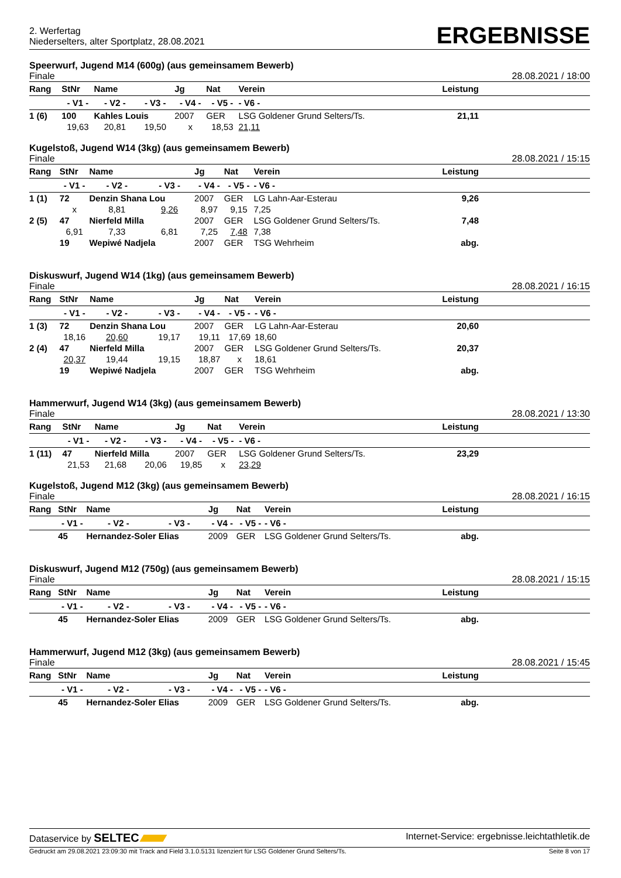2. Werfertag
Niederselters, alter Sportplatz, 28.08.2021
ERGEBNISSE
Speerwurf, Jugend M14 (600g) (aus gemeinsamem Bewerb)
Finale 28.08.2021 / 18:00
| Rang | StNr | Name | | Jg | Nat | Verein | Leistung | |
| --- | --- | --- | --- | --- | --- | --- | --- | --- |
| | - V1 - | - V2 - | - V3 - | - V4 - | - V5 - | - V6 - | | |
| 1 (6) | 100 | Kahles Louis | | 2007 | GER | LSG Goldener Grund Selters/Ts. | 21,11 | |
| | 19,63 | 20,81 | 19,50 | x | 18,53 | 21,11 | | |
Kugelstoß, Jugend W14 (3kg) (aus gemeinsamem Bewerb)
Finale 28.08.2021 / 15:15
| Rang | StNr | Name | | Jg | Nat | Verein | Leistung | |
| --- | --- | --- | --- | --- | --- | --- | --- | --- |
| | - V1 - | - V2 - | - V3 - | - V4 - | - V5 - | - V6 - | | |
| 1 (1) | 72 | Denzin Shana Lou | | 2007 | GER | LG Lahn-Aar-Esterau | 9,26 | |
| | x | 8,81 | 9,26 | 8,97 | 9,15 | 7,25 | | |
| 2 (5) | 47 | Nierfeld Milla | | 2007 | GER | LSG Goldener Grund Selters/Ts. | 7,48 | |
| | 6,91 | 7,33 | 6,81 | 7,25 | 7,48 | 7,38 | | |
| | 19 | Wepiwé Nadjela | | 2007 | GER | TSG Wehrheim | abg. | |
Diskuswurf, Jugend W14 (1kg) (aus gemeinsamem Bewerb)
Finale 28.08.2021 / 16:15
| Rang | StNr | Name | | Jg | Nat | Verein | Leistung | |
| --- | --- | --- | --- | --- | --- | --- | --- | --- |
| | - V1 - | - V2 - | - V3 - | - V4 - | - V5 - | - V6 - | | |
| 1 (3) | 72 | Denzin Shana Lou | | 2007 | GER | LG Lahn-Aar-Esterau | 20,60 | |
| | 18,16 | 20,60 | 19,17 | 19,11 | 17,69 | 18,60 | | |
| 2 (4) | 47 | Nierfeld Milla | | 2007 | GER | LSG Goldener Grund Selters/Ts. | 20,37 | |
| | 20,37 | 19,44 | 19,15 | 18,87 | x | 18,61 | | |
| | 19 | Wepiwé Nadjela | | 2007 | GER | TSG Wehrheim | abg. | |
Hammerwurf, Jugend W14 (3kg) (aus gemeinsamem Bewerb)
Finale 28.08.2021 / 13:30
| Rang | StNr | Name | | Jg | Nat | Verein | Leistung | |
| --- | --- | --- | --- | --- | --- | --- | --- | --- |
| | - V1 - | - V2 - | - V3 - | - V4 - | - V5 - | - V6 - | | |
| 1 (11) | 47 | Nierfeld Milla | | 2007 | GER | LSG Goldener Grund Selters/Ts. | 23,29 | |
| | 21,53 | 21,68 | 20,06 | 19,85 | x | 23,29 | | |
Kugelstoß, Jugend M12 (3kg) (aus gemeinsamem Bewerb)
Finale 28.08.2021 / 16:15
| Rang | StNr | Name | | Jg | Nat | Verein | Leistung | |
| --- | --- | --- | --- | --- | --- | --- | --- | --- |
| | - V1 - | - V2 - | - V3 - | - V4 - | - V5 - | - V6 - | | |
| | 45 | Hernandez-Soler Elias | | 2009 | GER | LSG Goldener Grund Selters/Ts. | abg. | |
Diskuswurf, Jugend M12 (750g) (aus gemeinsamem Bewerb)
Finale 28.08.2021 / 15:15
| Rang | StNr | Name | | Jg | Nat | Verein | Leistung | |
| --- | --- | --- | --- | --- | --- | --- | --- | --- |
| | - V1 - | - V2 - | - V3 - | - V4 - | - V5 - | - V6 - | | |
| | 45 | Hernandez-Soler Elias | | 2009 | GER | LSG Goldener Grund Selters/Ts. | abg. | |
Hammerwurf, Jugend M12 (3kg) (aus gemeinsamem Bewerb)
Finale 28.08.2021 / 15:45
| Rang | StNr | Name | | Jg | Nat | Verein | Leistung | |
| --- | --- | --- | --- | --- | --- | --- | --- | --- |
| | - V1 - | - V2 - | - V3 - | - V4 - | - V5 - | - V6 - | | |
| | 45 | Hernandez-Soler Elias | | 2009 | GER | LSG Goldener Grund Selters/Ts. | abg. | |
Dataservice by SELTEC Internet-Service: ergebnisse.leichtathletik.de
Gedruckt am 29.08.2021 23:09:30 mit Track and Field 3.1.0.5131 lizenziert für LSG Goldener Grund Selters/Ts. Seite 8 von 17